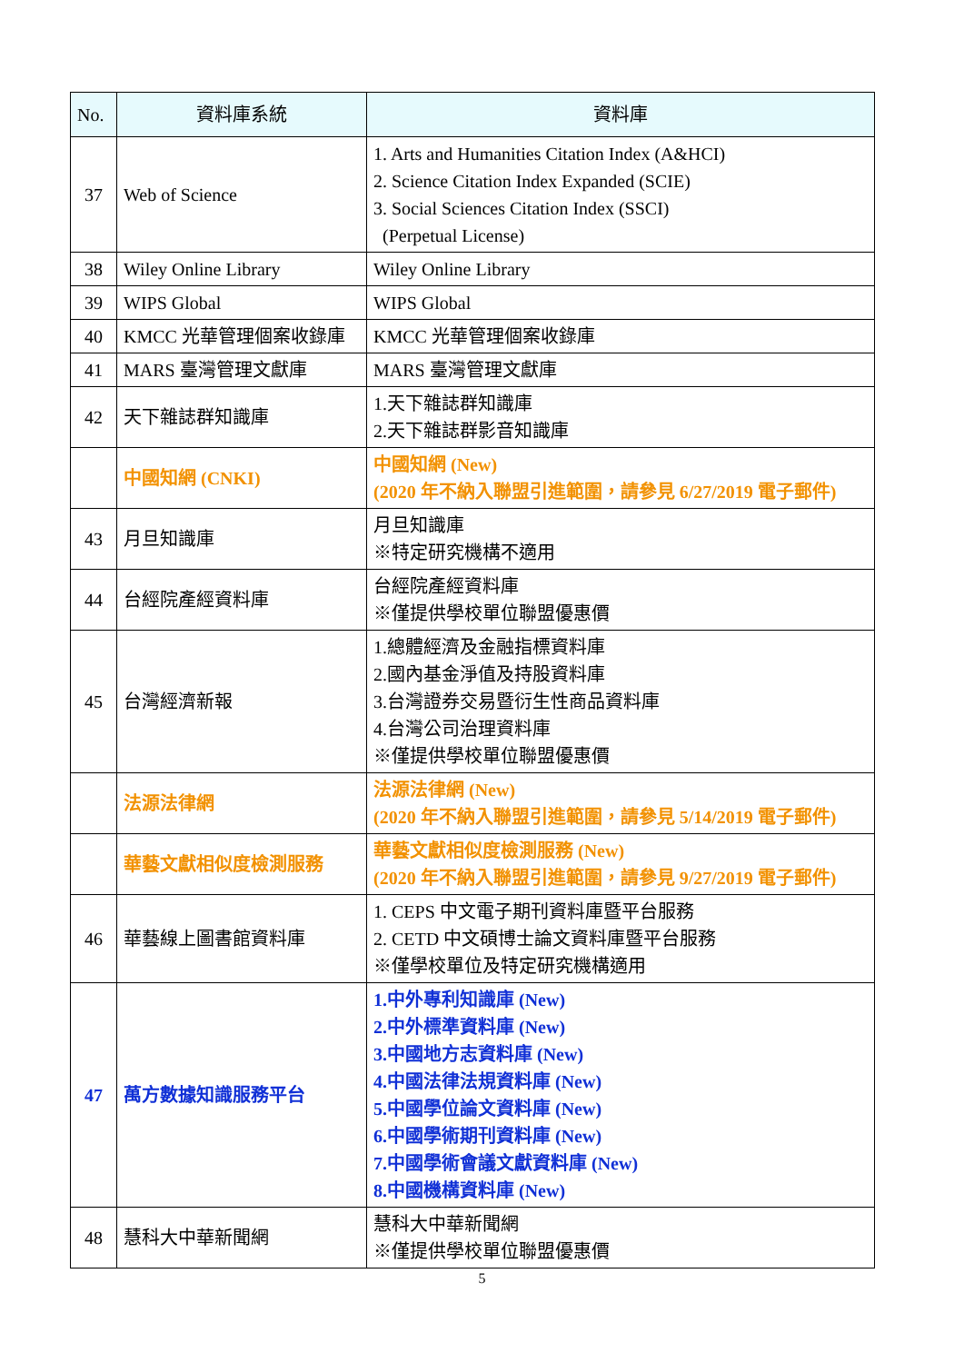| No. | 資料庫系統 | 資料庫 |
| --- | --- | --- |
| 37 | Web of Science | 1. Arts and Humanities Citation Index (A&HCI) 2. Science Citation Index Expanded (SCIE) 3. Social Sciences Citation Index (SSCI) (Perpetual License) |
| 38 | Wiley Online Library | Wiley Online Library |
| 39 | WIPS Global | WIPS Global |
| 40 | KMCC 光華管理個案收錄庫 | KMCC 光華管理個案收錄庫 |
| 41 | MARS 臺灣管理文獻庫 | MARS 臺灣管理文獻庫 |
| 42 | 天下雜誌群知識庫 | 1.天下雜誌群知識庫 2.天下雜誌群影音知識庫 |
| | 中國知網 (CNKI) | 中國知網 (New) (2020 年不納入聯盟引進範圍，請參見 6/27/2019 電子郵件) |
| 43 | 月旦知識庫 | 月旦知識庫 ※特定研究機構不適用 |
| 44 | 台經院產經資料庫 | 台經院產經資料庫 ※僅提供學校單位聯盟優惠價 |
| 45 | 台灣經濟新報 | 1.總體經濟及金融指標資料庫 2.國內基金淨值及持股資料庫 3.台灣證券交易暨衍生性商品資料庫 4.台灣公司治理資料庫 ※僅提供學校單位聯盟優惠價 |
| | 法源法律網 | 法源法律網 (New) (2020 年不納入聯盟引進範圍，請參見 5/14/2019 電子郵件) |
| | 華藝文獻相似度檢測服務 | 華藝文獻相似度檢測服務 (New) (2020 年不納入聯盟引進範圍，請參見 9/27/2019 電子郵件) |
| 46 | 華藝線上圖書館資料庫 | 1. CEPS 中文電子期刊資料庫暨平台服務 2. CETD 中文碩博士論文資料庫暨平台服務 ※僅學校單位及特定研究機構適用 |
| 47 | 萬方數據知識服務平台 | 1.中外專利知識庫 (New) 2.中外標準資料庫 (New) 3.中國地方志資料庫 (New) 4.中國法律法規資料庫 (New) 5.中國學位論文資料庫 (New) 6.中國學術期刊資料庫 (New) 7.中國學術會議文獻資料庫 (New) 8.中國機構資料庫 (New) |
| 48 | 慧科大中華新聞網 | 慧科大中華新聞網 ※僅提供學校單位聯盟優惠價 |
5